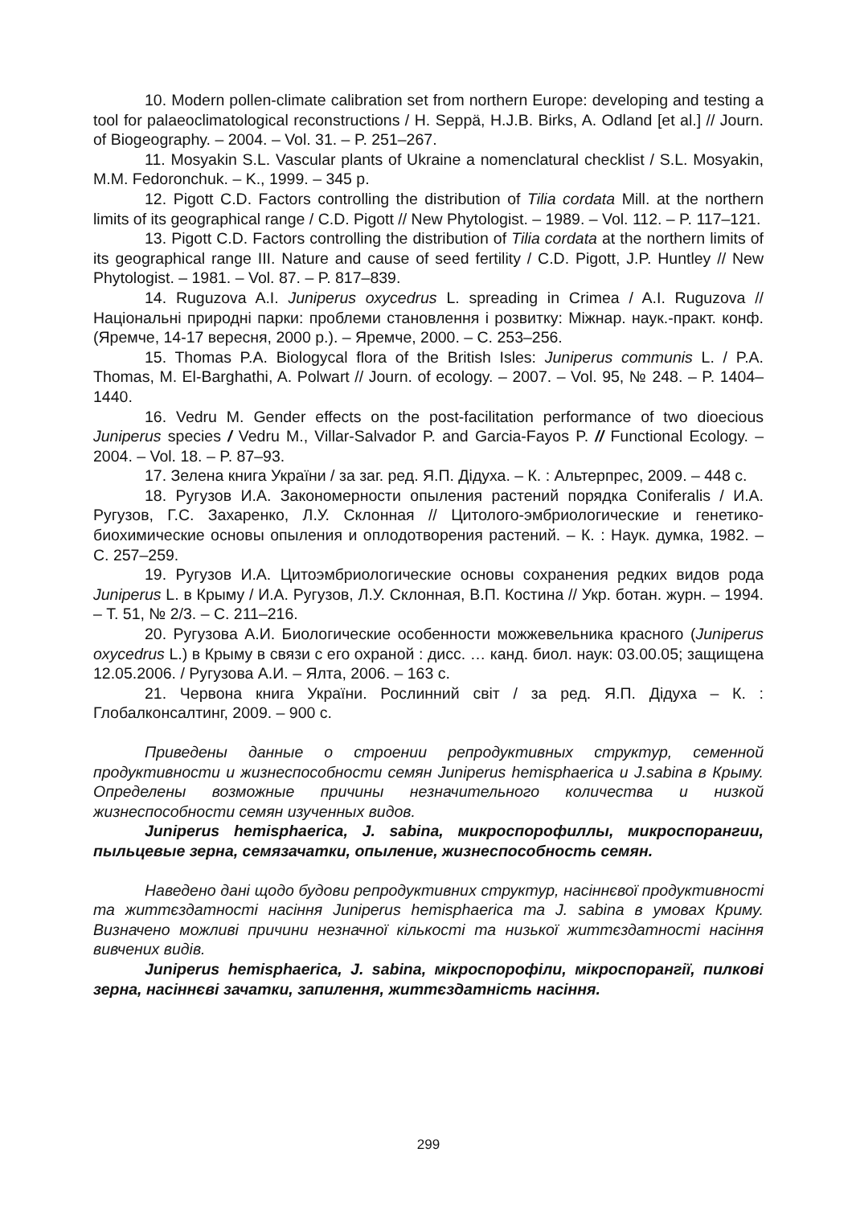10. Modern pollen-climate calibration set from northern Europe: developing and testing a tool for palaeoclimatological reconstructions / H. Seppä, H.J.B. Birks, A. Odland [et al.] // Journ. of Biogeography. – 2004. – Vol. 31. – P. 251–267.
11. Mosyakin S.L. Vascular plants of Ukraine a nomenclatural checklist / S.L. Mosyakin, M.M. Fedoronchuk. – K., 1999. – 345 p.
12. Pigott C.D. Factors controlling the distribution of Tilia cordata Mill. at the northern limits of its geographical range / C.D. Pigott // New Phytologist. – 1989. – Vol. 112. – P. 117–121.
13. Pigott C.D. Factors controlling the distribution of Tilia cordata at the northern limits of its geographical range III. Nature and cause of seed fertility / C.D. Pigott, J.P. Huntley // New Phytologist. – 1981. – Vol. 87. – P. 817–839.
14. Ruguzova A.I. Juniperus oxycedrus L. spreading in Crimea / A.I. Ruguzova // Національні природні парки: проблеми становлення і розвитку: Міжнар. наук.-практ. конф. (Яремче, 14-17 вересня, 2000 р.). – Яремче, 2000. – С. 253–256.
15. Thomas P.A. Biologycal flora of the British Isles: Juniperus communis L. / P.A. Thomas, M. El-Barghathi, A. Polwart // Journ. of ecology. – 2007. – Vol. 95, № 248. – P. 1404–1440.
16. Vedru M. Gender effects on the post-facilitation performance of two dioecious Juniperus species / Vedru M., Villar-Salvador P. and Garcia-Fayos P. // Functional Ecology. – 2004. – Vol. 18. – P. 87–93.
17. Зелена книга України / за заг. ред. Я.П. Дідуха. – К. : Альтерпрес, 2009. – 448 с.
18. Ругузов И.А. Закономерности опыления растений порядка Coniferalis / И.А. Ругузов, Г.С. Захаренко, Л.У. Склонная // Цитолого-эмбриологические и генетико-биохимические основы опыления и оплодотворения растений. – К. : Наук. думка, 1982. – С. 257–259.
19. Ругузов И.А. Цитоэмбриологические основы сохранения редких видов рода Juniperus L. в Крыму / И.А. Ругузов, Л.У. Склонная, В.П. Костина // Укр. ботан. журн. – 1994. – Т. 51, № 2/3. – С. 211–216.
20. Ругузова А.И. Биологические особенности можжевельника красного (Juniperus oxycedrus L.) в Крыму в связи с его охраной : дисс. … канд. биол. наук: 03.00.05; защищена 12.05.2006. / Ругузова А.И. – Ялта, 2006. – 163 с.
21. Червона книга України. Рослинний світ / за ред. Я.П. Дідуха – К. : Глобалконсалтинг, 2009. – 900 с.
Приведены данные о строении репродуктивных структур, семенной продуктивности и жизнеспособности семян Juniperus hemisphaerica и J.sabina в Крыму. Определены возможные причины незначительного количества и низкой жизнеспособности семян изученных видов.
Juniperus hemisphaerica, J. sabina, микроспорофиллы, микроспорангии, пыльцевые зерна, семязачатки, опыление, жизнеспособность семян.
Наведено дані щодо будови репродуктивних структур, насіннєвої продуктивності та життєздатності насіння Juniperus hemisphaerica та J. sabina в умовах Криму. Визначено можливі причини незначної кількості та низької життєздатності насіння вивчених видів.
Juniperus hemisphaerica, J. sabina, мікроспорофіли, мікроспорангії, пилкові зерна, насіннєві зачатки, запилення, життєздатність насіння.
299